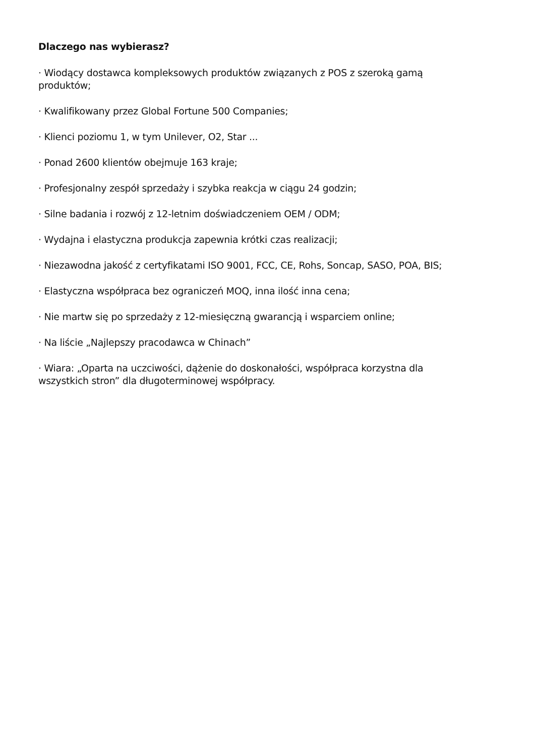Dlaczego nas wybierasz?
· Wiodący dostawca kompleksowych produktów związanych z POS z szeroką gamą produktów;
· Kwalifikowany przez Global Fortune 500 Companies;
· Klienci poziomu 1, w tym Unilever, O2, Star ...
· Ponad 2600 klientów obejmuje 163 kraje;
· Profesjonalny zespół sprzedaży i szybka reakcja w ciągu 24 godzin;
· Silne badania i rozwój z 12-letnim doświadczeniem OEM / ODM;
· Wydajna i elastyczna produkcja zapewnia krótki czas realizacji;
· Niezawodna jakość z certyfikatami ISO 9001, FCC, CE, Rohs, Soncap, SASO, POA, BIS;
· Elastyczna współpraca bez ograniczeń MOQ, inna ilość inna cena;
· Nie martw się po sprzedaży z 12-miesięczną gwarancją i wsparciem online;
· Na liście „Najlepszy pracodawca w Chinach”
· Wiara: „Oparta na uczciwości, dążenie do doskonałości, współpraca korzystna dla wszystkich stron” dla długoterminowej współpracy.